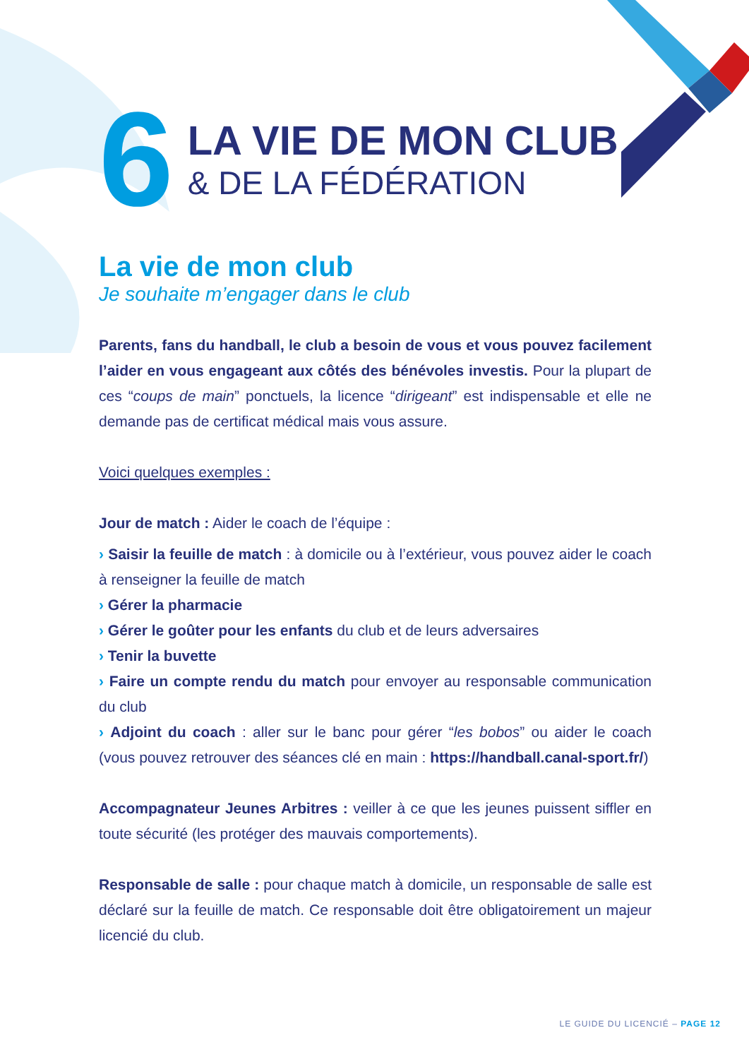6
LA VIE DE MON CLUB
& DE LA FÉDÉRATION
La vie de mon club
Je souhaite m’engager dans le club
Parents, fans du handball, le club a besoin de vous et vous pouvez facilement l’aider en vous engageant aux côtés des bénévoles investis. Pour la plupart de ces “coups de main” ponctuels, la licence “dirigeant” est indispensable et elle ne demande pas de certificat médical mais vous assure.
Voici quelques exemples :
Jour de match : Aider le coach de l’équipe :
› Saisir la feuille de match : à domicile ou à l’extérieur, vous pouvez aider le coach à renseigner la feuille de match
› Gérer la pharmacie
› Gérer le goûter pour les enfants du club et de leurs adversaires
› Tenir la buvette
› Faire un compte rendu du match pour envoyer au responsable communication du club
› Adjoint du coach : aller sur le banc pour gérer “les bobos” ou aider le coach (vous pouvez retrouver des séances clé en main : https://handball.canal-sport.fr/)
Accompagnateur Jeunes Arbitres : veiller à ce que les jeunes puissent siffler en toute sécurité (les protéger des mauvais comportements).
Responsable de salle : pour chaque match à domicile, un responsable de salle est déclaré sur la feuille de match. Ce responsable doit être obligatoirement un majeur licencié du club.
LE GUIDE DU LICENCIÉ – PAGE 12